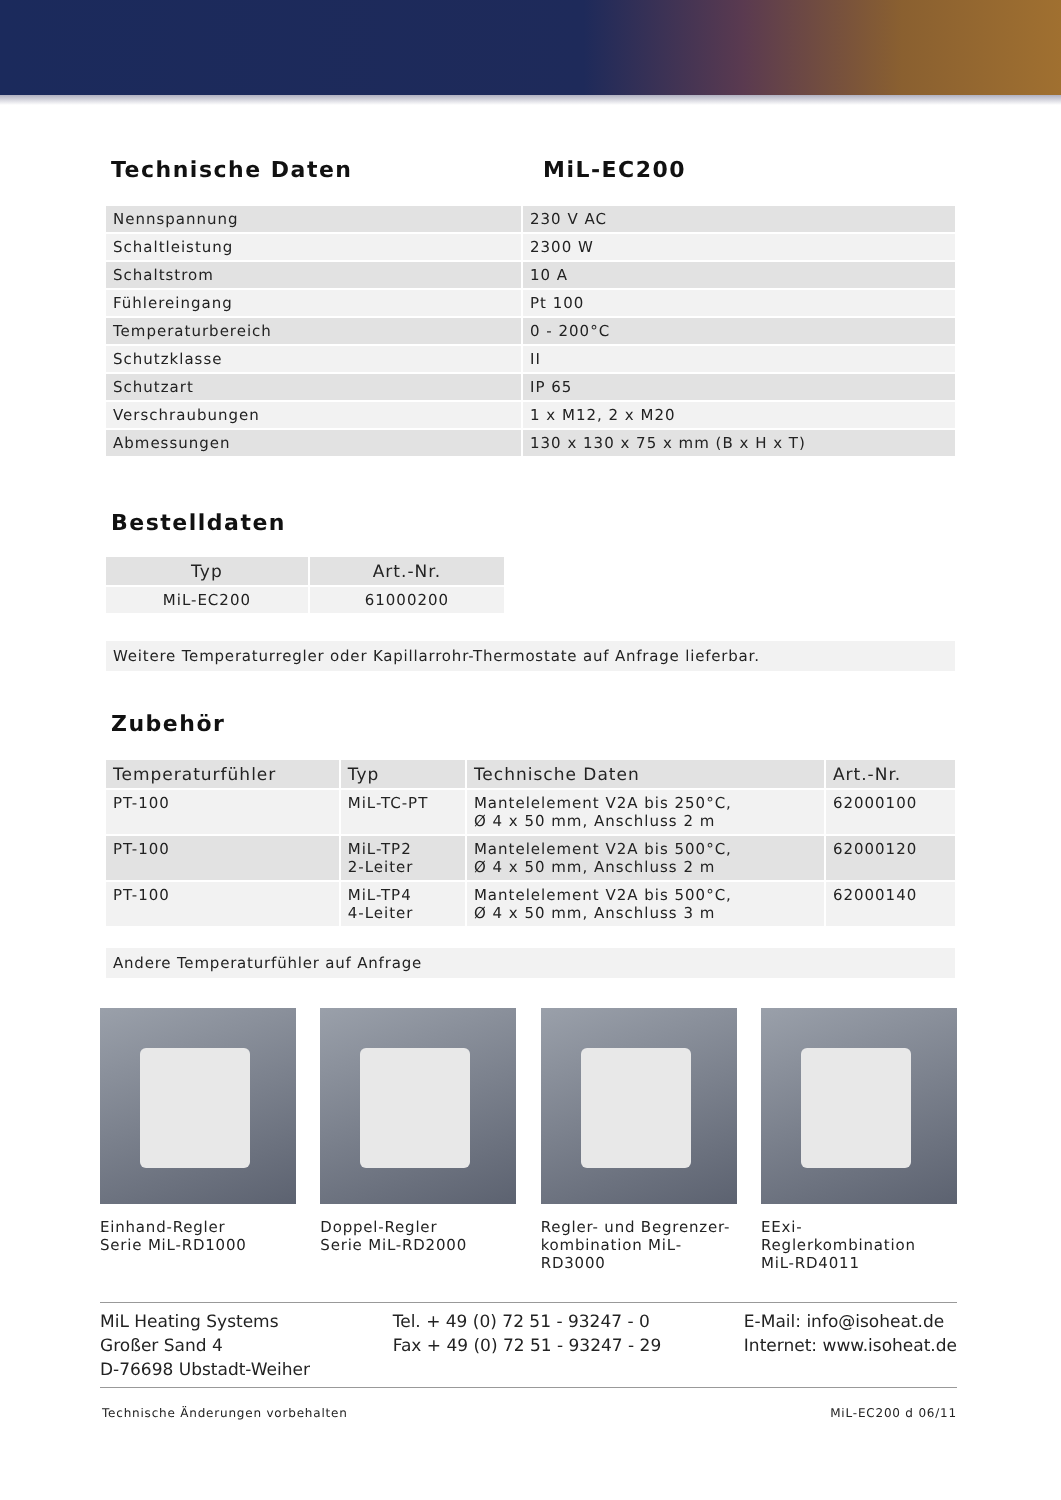Technische Daten MiL-EC200
| Nennspannung | 230 V AC |
| Schaltleistung | 2300 W |
| Schaltstrom | 10 A |
| Fühlereingang | Pt 100 |
| Temperaturbereich | 0 - 200°C |
| Schutzklasse | II |
| Schutzart | IP 65 |
| Verschraubungen | 1 x M12, 2 x M20 |
| Abmessungen | 130 x 130 x 75 x mm (B x H x T) |
Bestelldaten
| Typ | Art.-Nr. |
| --- | --- |
| MiL-EC200 | 61000200 |
Weitere Temperaturregler oder Kapillarrohr-Thermostate auf Anfrage lieferbar.
Zubehör
| Temperaturfühler | Typ | Technische Daten | Art.-Nr. |
| --- | --- | --- | --- |
| PT-100 | MiL-TC-PT | Mantelelement V2A bis 250°C, Ø 4 x 50 mm, Anschluss 2 m | 62000100 |
| PT-100 | MiL-TP2 2-Leiter | Mantelelement V2A bis 500°C, Ø 4 x 50 mm, Anschluss 2 m | 62000120 |
| PT-100 | MiL-TP4 4-Leiter | Mantelelement V2A bis 500°C, Ø 4 x 50 mm, Anschluss 3 m | 62000140 |
Andere Temperaturfühler auf Anfrage
Einhand-Regler
Serie MiL-RD1000
Doppel-Regler
Serie MiL-RD2000
Regler- und Begrenzer-
kombination MiL-RD3000
EExi-Reglerkombination
MiL-RD4011
MiL Heating Systems
Großer Sand 4
D-76698 Ubstadt-Weiher
Tel. + 49 (0) 72 51 - 93247 - 0
Fax + 49 (0) 72 51 - 93247 - 29
E-Mail: info@isoheat.de
Internet: www.isoheat.de
Technische Änderungen vorbehalten MiL-EC200 d 06/11